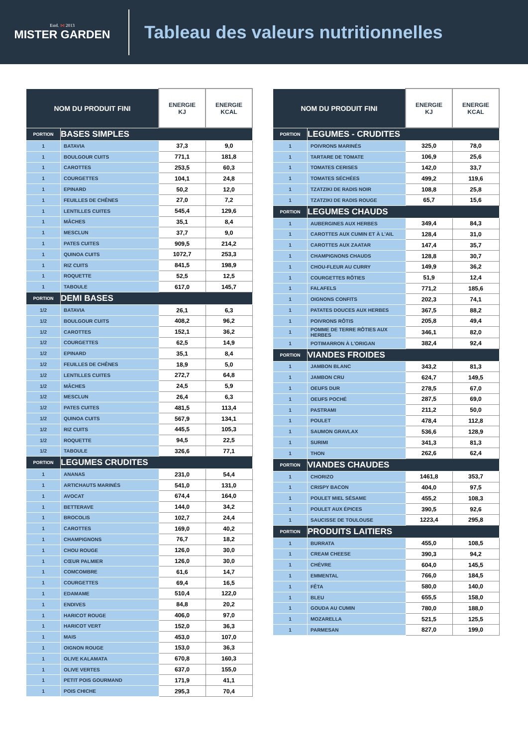Estd. ⋈ 2013
MISTER GARDEN
Tableau des valeurs nutritionnelles
| NOM DU PRODUIT FINI | | ENERGIE KJ | ENERGIE KCAL |
| --- | --- | --- | --- |
| PORTION | BASES SIMPLES | | |
| 1 | BATAVIA | 37,3 | 9,0 |
| 1 | BOULGOUR CUITS | 771,1 | 181,8 |
| 1 | CAROTTES | 253,5 | 60,3 |
| 1 | COURGETTES | 104,1 | 24,8 |
| 1 | EPINARD | 50,2 | 12,0 |
| 1 | FEUILLES DE CHÊNES | 27,0 | 7,2 |
| 1 | LENTILLES CUITES | 545,4 | 129,6 |
| 1 | MÂCHES | 35,1 | 8,4 |
| 1 | MESCLUN | 37,7 | 9,0 |
| 1 | PATES CUITES | 909,5 | 214,2 |
| 1 | QUINOA CUITS | 1072,7 | 253,3 |
| 1 | RIZ CUITS | 841,5 | 198,9 |
| 1 | ROQUETTE | 52,5 | 12,5 |
| 1 | TABOULE | 617,0 | 145,7 |
| PORTION | DEMI BASES | | |
| 1/2 | BATAVIA | 26,1 | 6,3 |
| 1/2 | BOULGOUR CUITS | 408,2 | 96,2 |
| 1/2 | CAROTTES | 152,1 | 36,2 |
| 1/2 | COURGETTES | 62,5 | 14,9 |
| 1/2 | EPINARD | 35,1 | 8,4 |
| 1/2 | FEUILLES DE CHÊNES | 18,9 | 5,0 |
| 1/2 | LENTILLES CUITES | 272,7 | 64,8 |
| 1/2 | MÂCHES | 24,5 | 5,9 |
| 1/2 | MESCLUN | 26,4 | 6,3 |
| 1/2 | PATES CUITES | 481,5 | 113,4 |
| 1/2 | QUINOA CUITS | 567,9 | 134,1 |
| 1/2 | RIZ CUITS | 445,5 | 105,3 |
| 1/2 | ROQUETTE | 94,5 | 22,5 |
| 1/2 | TABOULE | 326,6 | 77,1 |
| PORTION | LEGUMES CRUDITES | | |
| 1 | ANANAS | 231,0 | 54,4 |
| 1 | ARTICHAUTS MARINÉS | 541,0 | 131,0 |
| 1 | AVOCAT | 674,4 | 164,0 |
| 1 | BETTERAVE | 144,0 | 34,2 |
| 1 | BROCOLIS | 102,7 | 24,4 |
| 1 | CAROTTES | 169,0 | 40,2 |
| 1 | CHAMPIGNONS | 76,7 | 18,2 |
| 1 | CHOU ROUGE | 126,0 | 30,0 |
| 1 | CŒUR PALMIER | 126,0 | 30,0 |
| 1 | COMCOMBRE | 61,6 | 14,7 |
| 1 | COURGETTES | 69,4 | 16,5 |
| 1 | EDAMAME | 510,4 | 122,0 |
| 1 | ENDIVES | 84,8 | 20,2 |
| 1 | HARICOT ROUGE | 406,0 | 97,0 |
| 1 | HARICOT VERT | 152,0 | 36,3 |
| 1 | MAIS | 453,0 | 107,0 |
| 1 | OIGNON ROUGE | 153,0 | 36,3 |
| 1 | OLIVE KALAMATA | 670,8 | 160,3 |
| 1 | OLIVE VERTES | 637,0 | 155,0 |
| 1 | PETIT POIS GOURMAND | 171,9 | 41,1 |
| 1 | POIS CHICHE | 295,3 | 70,4 |
| NOM DU PRODUIT FINI | | ENERGIE KJ | ENERGIE KCAL |
| --- | --- | --- | --- |
| PORTION | LEGUMES - CRUDITES | | |
| 1 | POIVRONS MARINÉS | 325,0 | 78,0 |
| 1 | TARTARE DE TOMATE | 106,9 | 25,6 |
| 1 | TOMATES CERISES | 142,0 | 33,7 |
| 1 | TOMATES SÉCHÉES | 499,2 | 119,6 |
| 1 | TZATZIKI DE RADIS NOIR | 108,8 | 25,8 |
| 1 | TZATZIKI DE RADIS ROUGE | 65,7 | 15,6 |
| PORTION | LEGUMES CHAUDS | | |
| 1 | AUBERGINES AUX HERBES | 349,4 | 84,3 |
| 1 | CAROTTES AUX CUMIN ET À L'AIL | 128,4 | 31,0 |
| 1 | CAROTTES AUX ZAATAR | 147,4 | 35,7 |
| 1 | CHAMPIGNONS CHAUDS | 128,8 | 30,7 |
| 1 | CHOU-FLEUR AU CURRY | 149,9 | 36,2 |
| 1 | COURGETTES RÔTIES | 51,9 | 12,4 |
| 1 | FALAFELS | 771,2 | 185,6 |
| 1 | OIGNONS CONFITS | 202,3 | 74,1 |
| 1 | PATATES DOUCES AUX HERBES | 367,5 | 88,2 |
| 1 | POIVRONS RÔTIS | 205,8 | 49,4 |
| 1 | POMME DE TERRE RÔTIES AUX HERBES | 346,1 | 82,0 |
| 1 | POTIMARRON À L'ORIGAN | 382,4 | 92,4 |
| PORTION | VIANDES FROIDES | | |
| 1 | JAMBON BLANC | 343,2 | 81,3 |
| 1 | JAMBON CRU | 624,7 | 149,5 |
| 1 | OEUFS DUR | 278,5 | 67,0 |
| 1 | OEUFS POCHÉ | 287,5 | 69,0 |
| 1 | PASTRAMI | 211,2 | 50,0 |
| 1 | POULET | 478,4 | 112,8 |
| 1 | SAUMON GRAVLAX | 536,6 | 128,9 |
| 1 | SURIMI | 341,3 | 81,3 |
| 1 | THON | 262,6 | 62,4 |
| PORTION | VIANDES CHAUDES | | |
| 1 | CHORIZO | 1461,8 | 353,7 |
| 1 | CRISPY BACON | 404,0 | 97,5 |
| 1 | POULET MIEL SÉSAME | 455,2 | 108,3 |
| 1 | POULET AUX ÉPICES | 390,5 | 92,6 |
| 1 | SAUCISSE DE TOULOUSE | 1223,4 | 295,8 |
| PORTION | PRODUITS LAITIERS | | |
| 1 | BURRATA | 455,0 | 108,5 |
| 1 | CREAM CHEESE | 390,3 | 94,2 |
| 1 | CHÈVRE | 604,0 | 145,5 |
| 1 | EMMENTAL | 766,0 | 184,5 |
| 1 | FÊTA | 580,0 | 140,0 |
| 1 | BLEU | 655,5 | 158,0 |
| 1 | GOUDA AU CUMIN | 780,0 | 188,0 |
| 1 | MOZARELLA | 521,5 | 125,5 |
| 1 | PARMESAN | 827,0 | 199,0 |